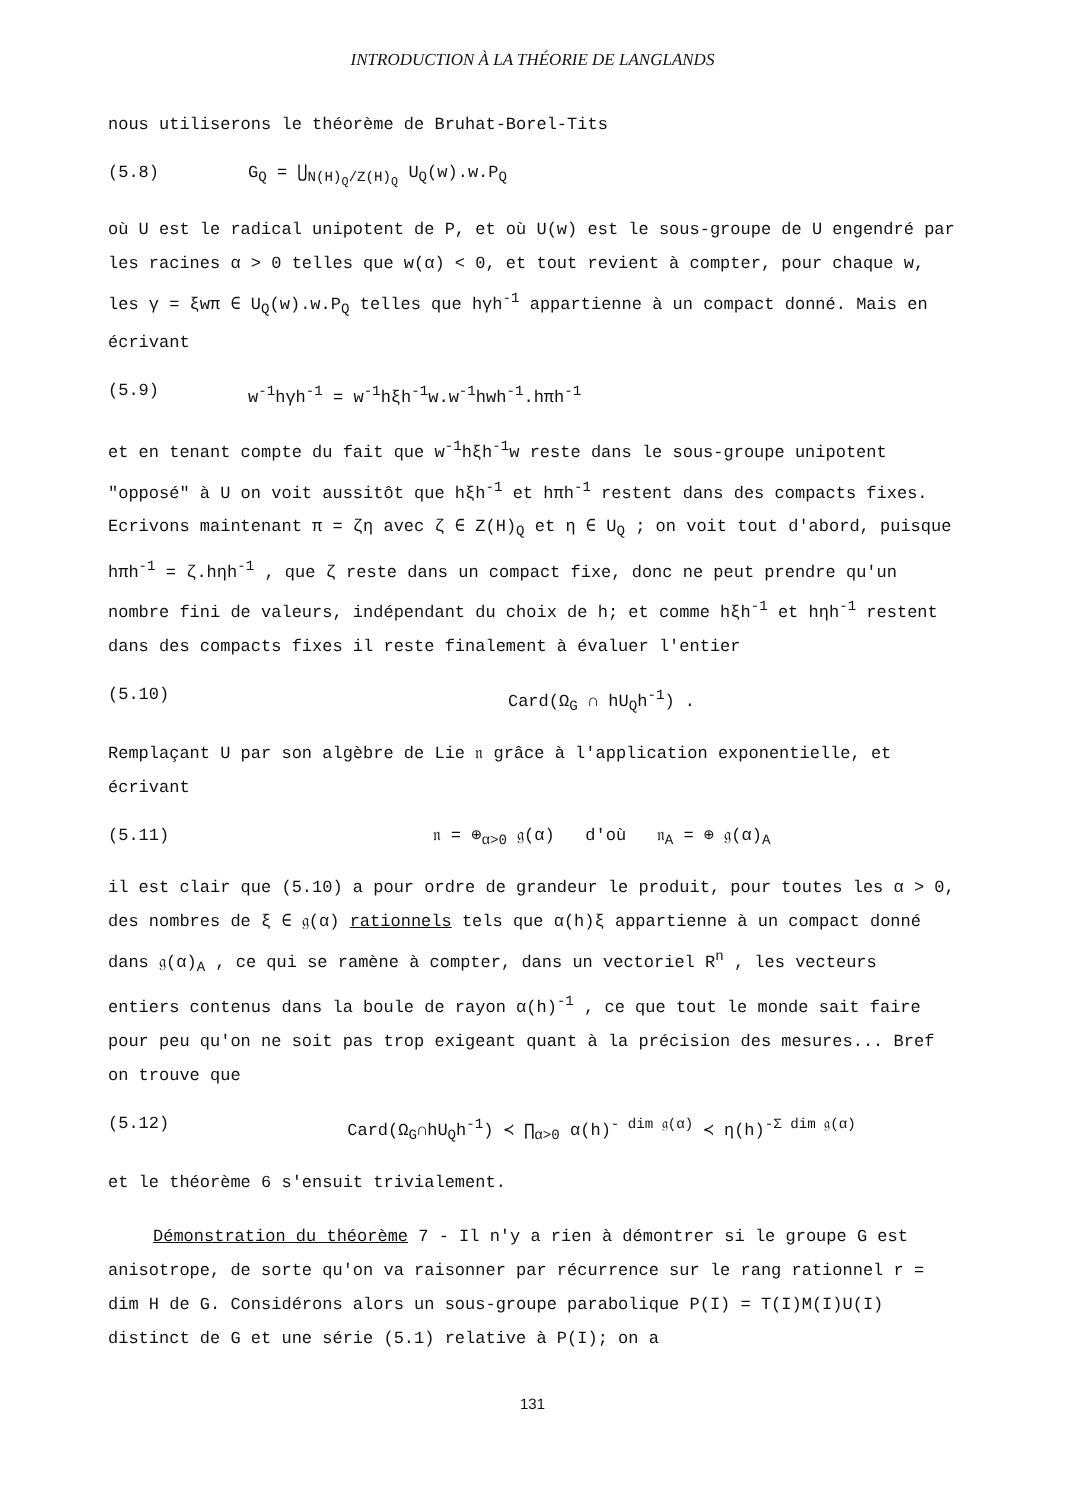INTRODUCTION À LA THÉORIE DE LANGLANDS
nous utiliserons le théorème de Bruhat-Borel-Tits
(5.8) G<sub>Q</sub> = ⋃<sub>N(H)<sub>Q</sub>/Z(H)<sub>Q</sub></sub> U<sub>Q</sub>(w).w.P<sub>Q</sub>
où U est le radical unipotent de P, et où U(w) est le sous-groupe de U engendré par les racines α > 0 telles que w(α) < 0, et tout revient à compter, pour chaque w, les γ = ξwπ ∈ U<sub>Q</sub>(w).w.P<sub>Q</sub> telles que hγh<sup>-1</sup> appartienne à un compact donné. Mais en écrivant
(5.9) w<sup>-1</sup>hγh<sup>-1</sup> = w<sup>-1</sup>hξh<sup>-1</sup>w.w<sup>-1</sup>hwh<sup>-1</sup>.hπh<sup>-1</sup>
et en tenant compte du fait que w<sup>-1</sup>hξh<sup>-1</sup>w reste dans le sous-groupe unipotent "opposé" à U on voit aussitôt que hξh<sup>-1</sup> et hπh<sup>-1</sup> restent dans des compacts fixes. Ecrivons maintenant π = ζη avec ζ ∈ Z(H)<sub>Q</sub> et η ∈ U<sub>Q</sub> ; on voit tout d'abord, puisque hπh<sup>-1</sup> = ζ.hηh<sup>-1</sup> , que ζ reste dans un compact fixe, donc ne peut prendre qu'un nombre fini de valeurs, indépendant du choix de h; et comme hξh<sup>-1</sup> et hηh<sup>-1</sup> restent dans des compacts fixes il reste finalement à évaluer l'entier
(5.10) Card(Ω<sub>G</sub> ∩ hU<sub>Q</sub>h<sup>-1</sup>) .
Remplaçant U par son algèbre de Lie 𝔫 grâce à l'application exponentielle, et écrivant
(5.11) 𝔫 = ⊕<sub>α>0</sub> 𝔤(α) d'où 𝔫<sub>A</sub> = ⊕ 𝔤(α)<sub>A</sub>
il est clair que (5.10) a pour ordre de grandeur le produit, pour toutes les α > 0, des nombres de ξ ∈ 𝔤(α) rationnels tels que α(h)ξ appartienne à un compact donné dans 𝔤(α)<sub>A</sub> , ce qui se ramène à compter, dans un vectoriel R<sup>n</sup> , les vecteurs entiers contenus dans la boule de rayon α(h)<sup>-1</sup> , ce que tout le monde sait faire pour peu qu'on ne soit pas trop exigeant quant à la précision des mesures... Bref on trouve que
(5.12) Card(Ω<sub>G</sub>∩hU<sub>Q</sub>h<sup>-1</sup>) ≺ ∏<sub>α>0</sub> α(h)<sup>- dim 𝔤(α)</sup> ≺ η(h)<sup>-Σ dim 𝔤(α)</sup>
et le théorème 6 s'ensuit trivialement.
Démonstration du théorème 7 - Il n'y a rien à démontrer si le groupe G est anisotrope, de sorte qu'on va raisonner par récurrence sur le rang rationnel r = dim H de G. Considérons alors un sous-groupe parabolique P(I) = T(I)M(I)U(I) distinct de G et une série (5.1) relative à P(I); on a
131